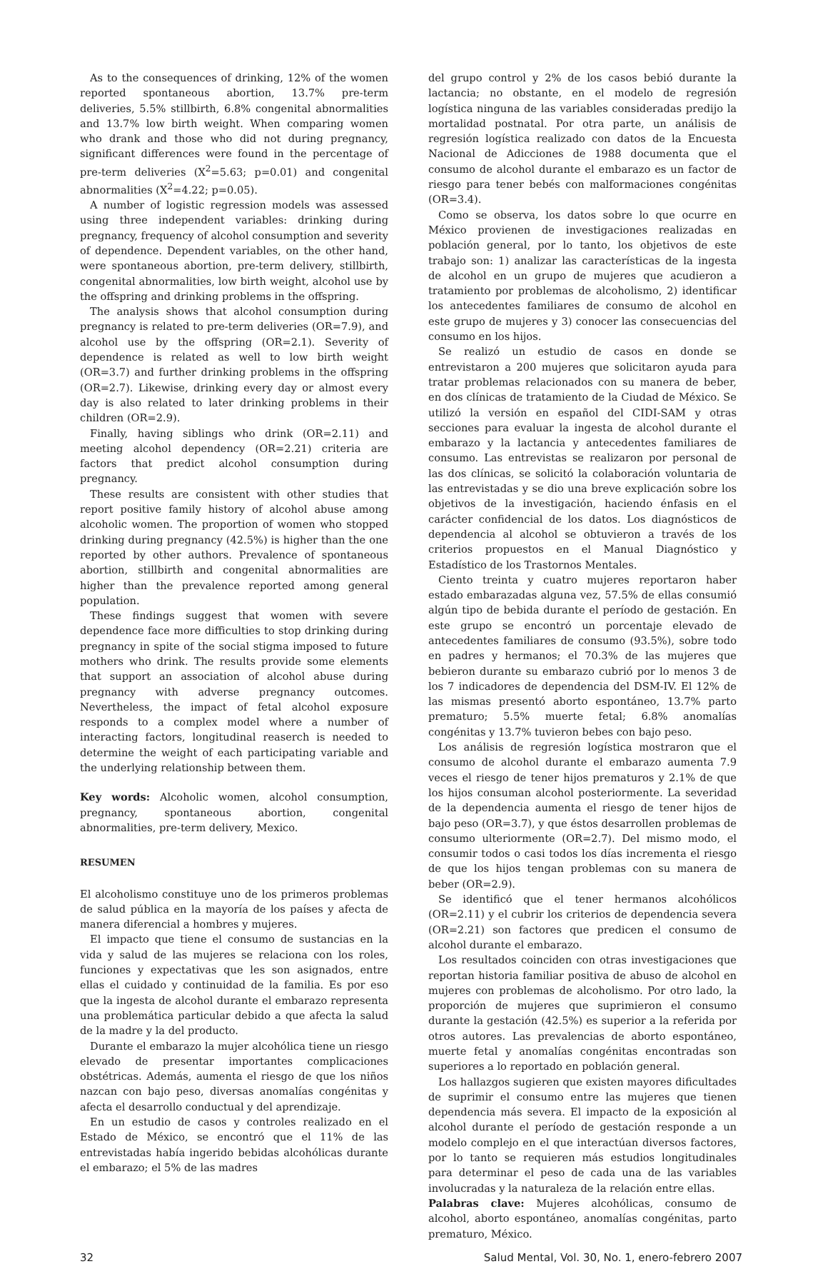As to the consequences of drinking, 12% of the women reported spontaneous abortion, 13.7% pre-term deliveries, 5.5% stillbirth, 6.8% congenital abnormalities and 13.7% low birth weight. When comparing women who drank and those who did not during pregnancy, significant differences were found in the percentage of pre-term deliveries (X<sup>2</sup>=5.63; p=0.01) and congenital abnormalities (X<sup>2</sup>=4.22; p=0.05).
A number of logistic regression models was assessed using three independent variables: drinking during pregnancy, frequency of alcohol consumption and severity of dependence. Dependent variables, on the other hand, were spontaneous abortion, pre-term delivery, stillbirth, congenital abnormalities, low birth weight, alcohol use by the offspring and drinking problems in the offspring.
The analysis shows that alcohol consumption during pregnancy is related to pre-term deliveries (OR=7.9), and alcohol use by the offspring (OR=2.1). Severity of dependence is related as well to low birth weight (OR=3.7) and further drinking problems in the offspring (OR=2.7). Likewise, drinking every day or almost every day is also related to later drinking problems in their children (OR=2.9).
Finally, having siblings who drink (OR=2.11) and meeting alcohol dependency (OR=2.21) criteria are factors that predict alcohol consumption during pregnancy.
These results are consistent with other studies that report positive family history of alcohol abuse among alcoholic women. The proportion of women who stopped drinking during pregnancy (42.5%) is higher than the one reported by other authors. Prevalence of spontaneous abortion, stillbirth and congenital abnormalities are higher than the prevalence reported among general population.
These findings suggest that women with severe dependence face more difficulties to stop drinking during pregnancy in spite of the social stigma imposed to future mothers who drink. The results provide some elements that support an association of alcohol abuse during pregnancy with adverse pregnancy outcomes. Nevertheless, the impact of fetal alcohol exposure responds to a complex model where a number of interacting factors, longitudinal reaserch is needed to determine the weight of each participating variable and the underlying relationship between them.
Key words: Alcoholic women, alcohol consumption, pregnancy, spontaneous abortion, congenital abnormalities, pre-term delivery, Mexico.
RESUMEN
El alcoholismo constituye uno de los primeros problemas de salud pública en la mayoría de los países y afecta de manera diferencial a hombres y mujeres.
El impacto que tiene el consumo de sustancias en la vida y salud de las mujeres se relaciona con los roles, funciones y expectativas que les son asignados, entre ellas el cuidado y continuidad de la familia. Es por eso que la ingesta de alcohol durante el embarazo representa una problemática particular debido a que afecta la salud de la madre y la del producto.
Durante el embarazo la mujer alcohólica tiene un riesgo elevado de presentar importantes complicaciones obstétricas. Además, aumenta el riesgo de que los niños nazcan con bajo peso, diversas anomalías congénitas y afecta el desarrollo conductual y del aprendizaje.
En un estudio de casos y controles realizado en el Estado de México, se encontró que el 11% de las entrevistadas había ingerido bebidas alcohólicas durante el embarazo; el 5% de las madres
del grupo control y 2% de los casos bebió durante la lactancia; no obstante, en el modelo de regresión logística ninguna de las variables consideradas predijo la mortalidad postnatal. Por otra parte, un análisis de regresión logística realizado con datos de la Encuesta Nacional de Adicciones de 1988 documenta que el consumo de alcohol durante el embarazo es un factor de riesgo para tener bebés con malformaciones congénitas (OR=3.4).
Como se observa, los datos sobre lo que ocurre en México provienen de investigaciones realizadas en población general, por lo tanto, los objetivos de este trabajo son: 1) analizar las características de la ingesta de alcohol en un grupo de mujeres que acudieron a tratamiento por problemas de alcoholismo, 2) identificar los antecedentes familiares de consumo de alcohol en este grupo de mujeres y 3) conocer las consecuencias del consumo en los hijos.
Se realizó un estudio de casos en donde se entrevistaron a 200 mujeres que solicitaron ayuda para tratar problemas relacionados con su manera de beber, en dos clínicas de tratamiento de la Ciudad de México. Se utilizó la versión en español del CIDI-SAM y otras secciones para evaluar la ingesta de alcohol durante el embarazo y la lactancia y antecedentes familiares de consumo. Las entrevistas se realizaron por personal de las dos clínicas, se solicitó la colaboración voluntaria de las entrevistadas y se dio una breve explicación sobre los objetivos de la investigación, haciendo énfasis en el carácter confidencial de los datos. Los diagnósticos de dependencia al alcohol se obtuvieron a través de los criterios propuestos en el Manual Diagnóstico y Estadístico de los Trastornos Mentales.
Ciento treinta y cuatro mujeres reportaron haber estado embarazadas alguna vez, 57.5% de ellas consumió algún tipo de bebida durante el período de gestación. En este grupo se encontró un porcentaje elevado de antecedentes familiares de consumo (93.5%), sobre todo en padres y hermanos; el 70.3% de las mujeres que bebieron durante su embarazo cubrió por lo menos 3 de los 7 indicadores de dependencia del DSM-IV. El 12% de las mismas presentó aborto espontáneo, 13.7% parto prematuro; 5.5% muerte fetal; 6.8% anomalías congénitas y 13.7% tuvieron bebes con bajo peso.
Los análisis de regresión logística mostraron que el consumo de alcohol durante el embarazo aumenta 7.9 veces el riesgo de tener hijos prematuros y 2.1% de que los hijos consuman alcohol posteriormente. La severidad de la dependencia aumenta el riesgo de tener hijos de bajo peso (OR=3.7), y que éstos desarrollen problemas de consumo ulteriormente (OR=2.7). Del mismo modo, el consumir todos o casi todos los días incrementa el riesgo de que los hijos tengan problemas con su manera de beber (OR=2.9).
Se identificó que el tener hermanos alcohólicos (OR=2.11) y el cubrir los criterios de dependencia severa (OR=2.21) son factores que predicen el consumo de alcohol durante el embarazo.
Los resultados coinciden con otras investigaciones que reportan historia familiar positiva de abuso de alcohol en mujeres con problemas de alcoholismo. Por otro lado, la proporción de mujeres que suprimieron el consumo durante la gestación (42.5%) es superior a la referida por otros autores. Las prevalencias de aborto espontáneo, muerte fetal y anomalías congénitas encontradas son superiores a lo reportado en población general.
Los hallazgos sugieren que existen mayores dificultades de suprimir el consumo entre las mujeres que tienen dependencia más severa. El impacto de la exposición al alcohol durante el período de gestación responde a un modelo complejo en el que interactúan diversos factores, por lo tanto se requieren más estudios longitudinales para determinar el peso de cada una de las variables involucradas y la naturaleza de la relación entre ellas.
Palabras clave: Mujeres alcohólicas, consumo de alcohol, aborto espontáneo, anomalías congénitas, parto prematuro, México.
32 Salud Mental, Vol. 30, No. 1, enero-febrero 2007